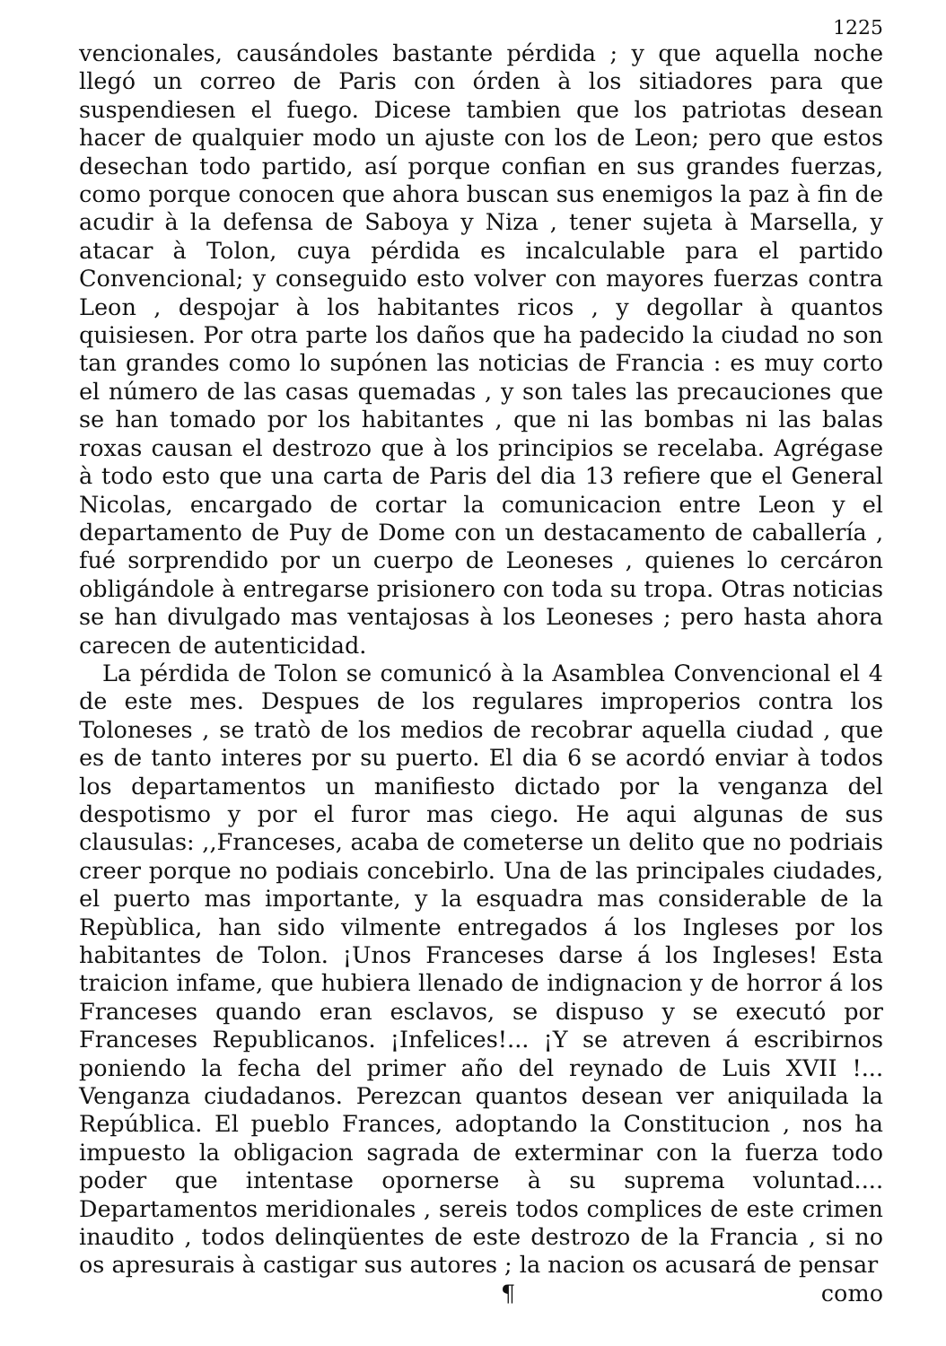1225
vencionales, causándoles bastante pérdida ; y que aquella noche llegó un correo de Paris con órden à los sitiadores para que suspendiesen el fuego. Dicese tambien que los patriotas desean hacer de qualquier modo un ajuste con los de Leon; pero que estos desechan todo partido, así porque confian en sus grandes fuerzas, como porque conocen que ahora buscan sus enemigos la paz à fin de acudir à la defensa de Saboya y Niza , tener sujeta à Marsella, y atacar à Tolon, cuya pérdida es incalculable para el partido Convencional; y conseguido esto volver con mayores fuerzas contra Leon , despojar à los habitantes ricos , y degollar à quantos quisiesen. Por otra parte los daños que ha padecido la ciudad no son tan grandes como lo supónen las noticias de Francia : es muy corto el número de las casas quemadas , y son tales las precauciones que se han tomado por los habitantes , que ni las bombas ni las balas roxas causan el destrozo que à los principios se recelaba. Agrégase à todo esto que una carta de Paris del dia 13 refiere que el General Nicolas, encargado de cortar la comunicacion entre Leon y el departamento de Puy de Dome con un destacamento de caballería , fué sorprendido por un cuerpo de Leoneses , quienes lo cercáron obligándole à entregarse prisionero con toda su tropa. Otras noticias se han divulgado mas ventajosas à los Leoneses ; pero hasta ahora carecen de autenticidad.
La pérdida de Tolon se comunicó à la Asamblea Convencional el 4 de este mes. Despues de los regulares improperios contra los Toloneses , se tratò de los medios de recobrar aquella ciudad , que es de tanto interes por su puerto. El dia 6 se acordó enviar à todos los departamentos un manifiesto dictado por la venganza del despotismo y por el furor mas ciego. He aqui algunas de sus clausulas: ,,Franceses, acaba de cometerse un delito que no podriais creer porque no podiais concebirlo. Una de las principales ciudades, el puerto mas importante, y la esquadra mas considerable de la Repùblica, han sido vilmente entregados á los Ingleses por los habitantes de Tolon. ¡Unos Franceses darse á los Ingleses! Esta traicion infame, que hubiera llenado de indignacion y de horror á los Franceses quando eran esclavos, se dispuso y se executó por Franceses Republicanos. ¡Infelices!... ¡Y se atreven á escribirnos poniendo la fecha del primer año del reynado de Luis XVII !... Venganza ciudadanos. Perezcan quantos desean ver aniquilada la República. El pueblo Frances, adoptando la Constitucion , nos ha impuesto la obligacion sagrada de exterminar con la fuerza todo poder que intentase opornerse à su suprema voluntad.... Departamentos meridionales , sereis todos complices de este crimen inaudito , todos delinqüentes de este destrozo de la Francia , si no os apresurais à castigar sus autores ; la nacion os acusará de pensar
¶ como